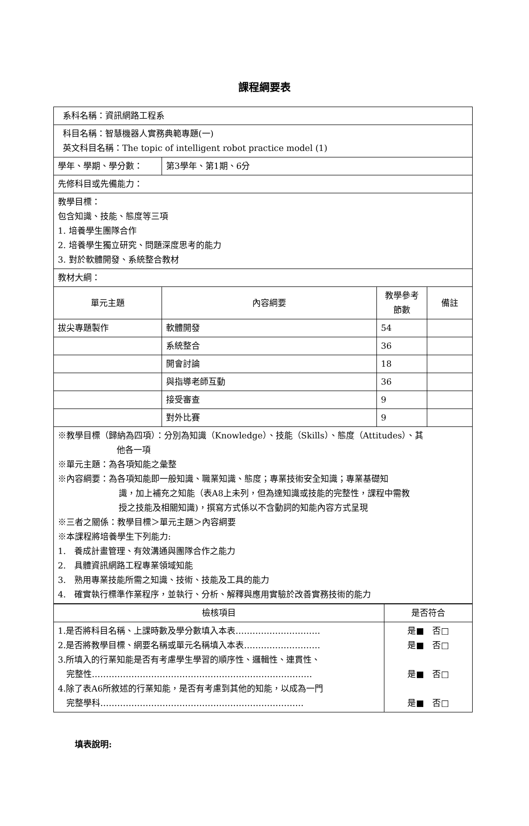課程綱要表
| 系科名稱：資訊網路工程系 | | | |
| 科目名稱：智慧機器人實務典範專題(一) 英文科目名稱：The topic of intelligent robot practice model (1) | | | |
| 學年、學期、學分數： | 第3學年、第1期、6分 | | |
| 先修科目或先備能力： | | | |
| 教學目標： 包含知識、技能、態度等三項 1. 培養學生團隊合作 2. 培養學生獨立研究、問題深度思考的能力 3. 對於軟體開發、系統整合教材 | | | |
| 教材大綱： | | | |
| 單元主題 | 內容綱要 | 教學參考節數 | 備註 |
| 拔尖專題製作 | 軟體開發 | 54 | |
| | 系統整合 | 36 | |
| | 開會討論 | 18 | |
| | 與指導老師互動 | 36 | |
| | 接受審查 | 9 | |
| | 對外比賽 | 9 | |
| ※教學目標（歸納為四項）：分別為知識（Knowledge）、技能（Skills）、態度（Attitudes）、其 他各一項 ※單元主題：為各項知能之彙整 ※內容綱要：為各項知能即一般知識、職業知識、態度；專業技術安全知識；專業基礎知 識，加上補充之知能（表A8上未列，但為達知識或技能的完整性，課程中需教 授之技能及相關知識)，撰寫方式係以不含動詞的知能內容方式呈現 ※三者之關係：教學目標＞單元主題＞內容綱要 ※本課程將培養學生下列能力: 1. 養成計畫管理、有效溝通與團隊合作之能力 2. 具體資訊網路工程專業領域知能 3. 熟用專業技能所需之知識、技術、技能及工具的能力 4. 確實執行標準作業程序，並執行、分析、解釋與應用實驗於改善實務技術的能力 | | | |
| 檢核項目 | 是否符合 |
| --- | --- |
| 1.是否將科目名稱、上課時數及學分數填入本表………………………… 2.是否將教學目標、網要名稱或單元名稱填入本表……………………… 3.所填入的行業知能是否有考慮學生學習的順序性、邏輯性、連貫性、 完整性…………………………………………………………………… 4.除了表A6所敘述的行業知能，是否有考慮到其他的知能，以成為一門 完整學科……………………………………………………………… | 是■ 否□ 是■ 否□ 是■ 否□ 是■ 否□ |
填表說明: